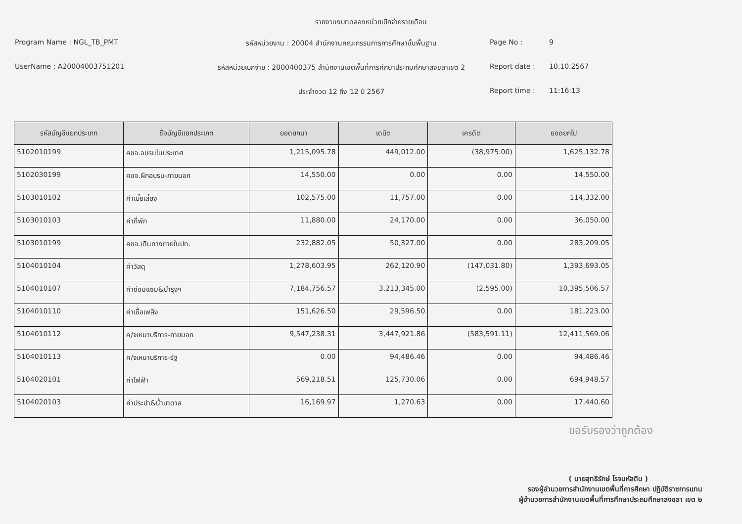รายงานงบทดลองหน่วยเบิกจ่ายรายเดือน
Program Name : NGL_TB_PMT
รหัสหน่วยงาน : 20004 สำนักงานคณะกรรมการการศึกษาขั้นพื้นฐาน
Page No :
9
UserName : A20004003751201
รหัสหน่วยเบิกจ่าย : 2000400375 สำนักงานเขตพื้นที่การศึกษาประถมศึกษาสงขลาเขต 2
Report date :
10.10.2567
ประจำงวด 12 ถึง 12 ปี 2567
Report time :
11:16:13
| รหัสบัญชีแยกประเภท | ชื่อบัญชีแยกประเภท | ยอดยกมา | เดบิต | เครดิต | ยอดยกไป |
| --- | --- | --- | --- | --- | --- |
| 5102010199 | คชจ.อบรมในประเทศ | 1,215,095.78 | 449,012.00 | (38,975.00) | 1,625,132.78 |
| 5102030199 | คชจ.ฝึกอบรม-ภายนอก | 14,550.00 | 0.00 | 0.00 | 14,550.00 |
| 5103010102 | ค่าเบี้ยเลี้ยง | 102,575.00 | 11,757.00 | 0.00 | 114,332.00 |
| 5103010103 | ค่าที่พัก | 11,880.00 | 24,170.00 | 0.00 | 36,050.00 |
| 5103010199 | คชจ.เดินทางภายในปท. | 232,882.05 | 50,327.00 | 0.00 | 283,209.05 |
| 5104010104 | ค่าวัสดุ | 1,278,603.95 | 262,120.90 | (147,031.80) | 1,393,693.05 |
| 5104010107 | ค่าซ่อมแซม&บำรุงฯ | 7,184,756.57 | 3,213,345.00 | (2,595.00) | 10,395,506.57 |
| 5104010110 | ค่าเชื้อเพลิง | 151,626.50 | 29,596.50 | 0.00 | 181,223.00 |
| 5104010112 | ค/จเหมาบริการ-ภายนอก | 9,547,238.31 | 3,447,921.86 | (583,591.11) | 12,411,569.06 |
| 5104010113 | ค/จเหมาบริการ-รัฐ | 0.00 | 94,486.46 | 0.00 | 94,486.46 |
| 5104020101 | ค่าไฟฟ้า | 569,218.51 | 125,730.06 | 0.00 | 694,948.57 |
| 5104020103 | ค่าประปา&น้ำบาดาล | 16,169.97 | 1,270.63 | 0.00 | 17,440.60 |
ขอรับรองว่าถูกต้อง
( นายสุทธิรักษ์ โรจนหัสดิน )
รองผู้อำนวยการสำนักงานเขตพื้นที่การศึกษา ปฏิบัติราชการแทน
ผู้อำนวยการสำนักงานเขตพื้นที่การศึกษาประถมศึกษาสงขลา เขต ๒